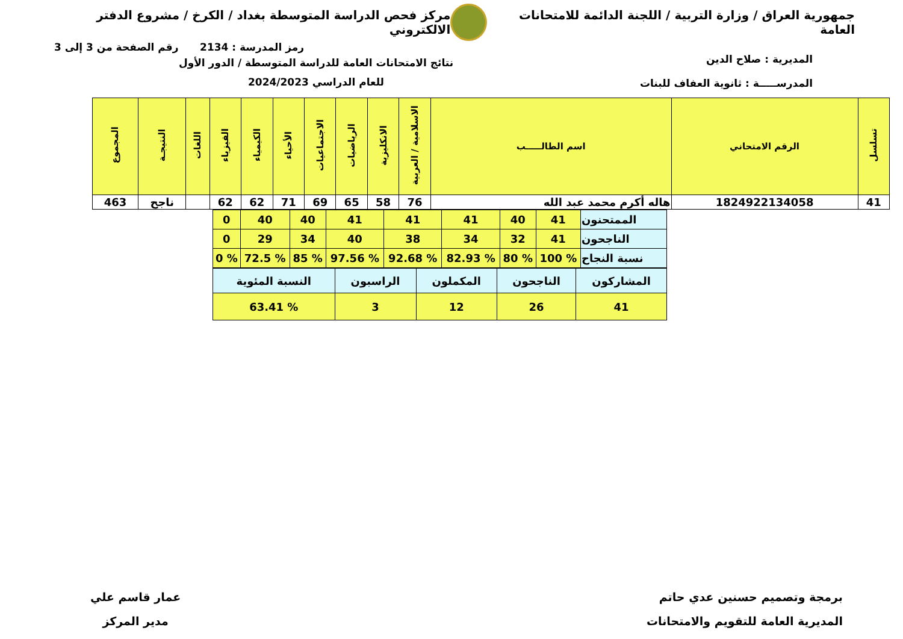جمهورية العراق / وزارة التربية / اللجنة الدائمة للامتحانات العامة
مركز فحص الدراسة المتوسطة بغداد / الكرخ / مشروع الدفتر الالكتروني
رمز المدرسة : 2134 رقم الصفحة من 3 إلى 3
المديرية : صلاح الدين
المدرســـــة : ثانوية العفاف للبنات
نتائج الامتحانات العامة للدراسة المتوسطة / الدور الأول
للعام الدراسي 2024/2023
| تسلسل | الرقم الامتحاني | اسم الطالـــــب | الاسلامية / العربية | الانكليزية | الرياضيات | الاجتماعيات | الأحياء | الكيمياء | الفيزياء | اللغات | النتيجـة | المجموع |
| --- | --- | --- | --- | --- | --- | --- | --- | --- | --- | --- | --- | --- |
| 41 | 1824922134058 | هاله أكرم محمد عبد الله | 76 | 58 | 65 | 69 | 71 | 62 | 62 | | ناجح | 463 |
| الممتحنون | 41 | 40 | 41 | 41 | 41 | 40 | 40 | 0 |
| الناجحون | 41 | 32 | 34 | 38 | 40 | 34 | 29 | 0 |
| نسبة النجاح | % 100 | % 80 | % 82.93 | % 92.68 | % 97.56 | % 85 | % 72.5 | % 0 |
| المشاركون | الناجحون | المكملون | الراسبون | النسبة المئوية |
| 41 | 26 | 12 | 3 | % 63.41 |
برمجة وتصميم حسنين عدي حاتم
المديرية العامة للتقويم والامتحانات
عمار قاسم علي
مدير المركز